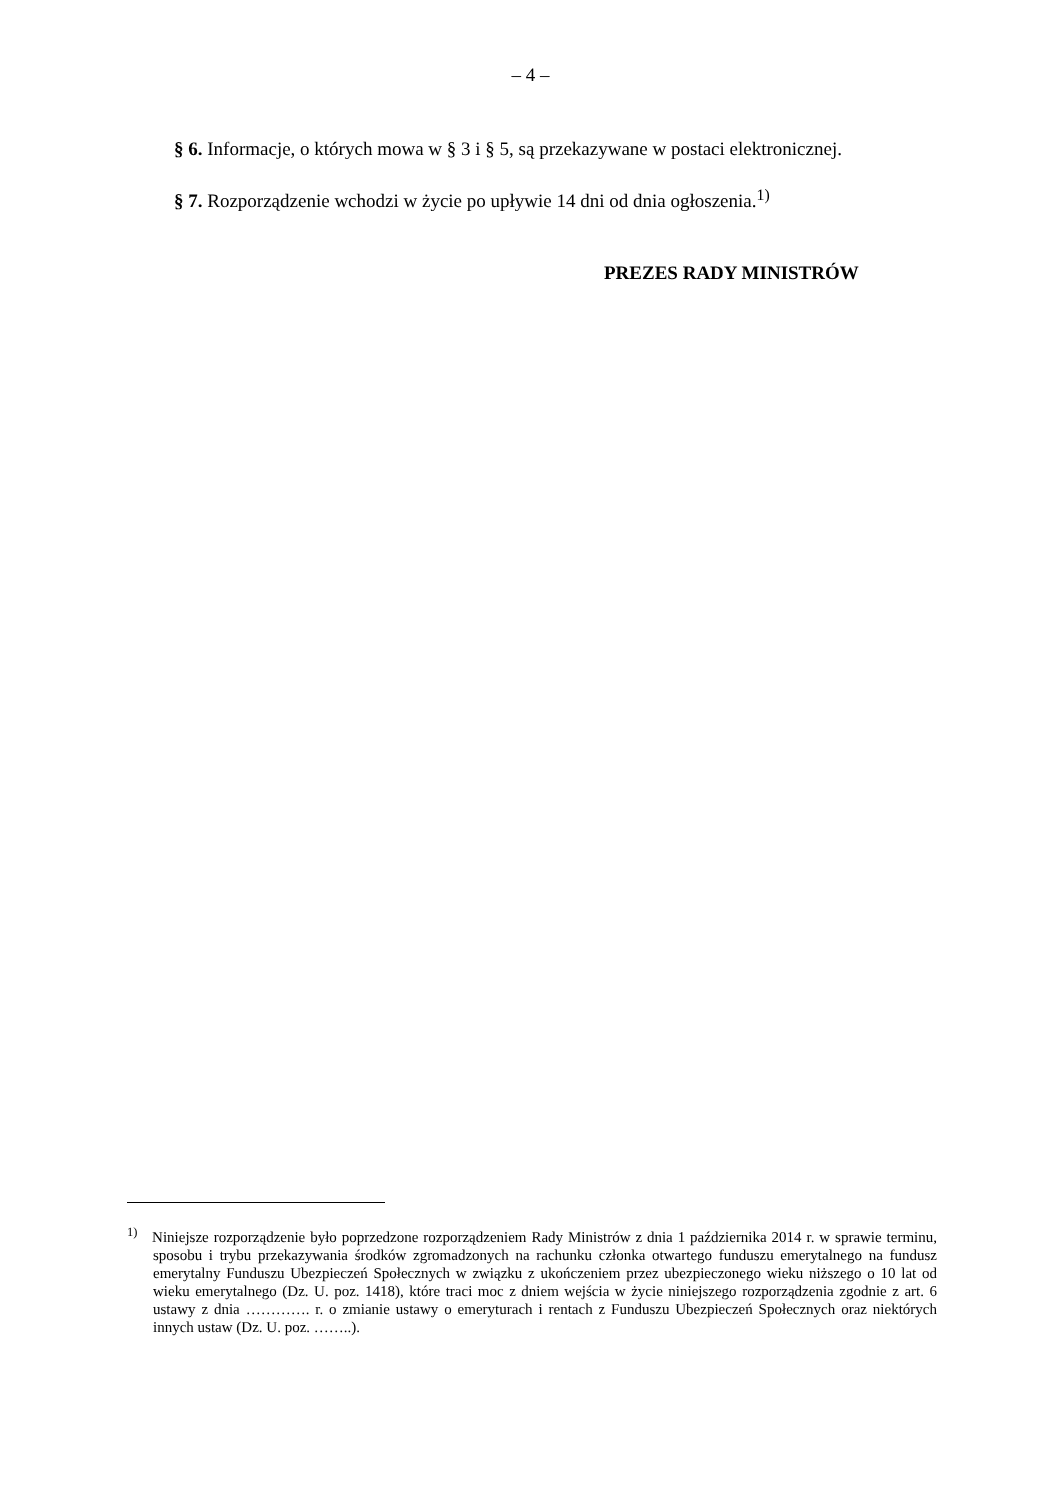– 4 –
§ 6. Informacje, o których mowa w § 3 i § 5, są przekazywane w postaci elektronicznej.
§ 7. Rozporządzenie wchodzi w życie po upływie 14 dni od dnia ogłoszenia.<sup>1)</sup>
PREZES RADY MINISTRÓW
<sup>1)</sup> Niniejsze rozporządzenie było poprzedzone rozporządzeniem Rady Ministrów z dnia 1 października 2014 r. w sprawie terminu, sposobu i trybu przekazywania środków zgromadzonych na rachunku członka otwartego funduszu emerytalnego na fundusz emerytalny Funduszu Ubezpieczeń Społecznych w związku z ukończeniem przez ubezpieczonego wieku niższego o 10 lat od wieku emerytalnego (Dz. U. poz. 1418), które traci moc z dniem wejścia w życie niniejszego rozporządzenia zgodnie z art. 6 ustawy z dnia …………. r. o zmianie ustawy o emeryturach i rentach z Funduszu Ubezpieczeń Społecznych oraz niektórych innych ustaw (Dz. U. poz. ……..).